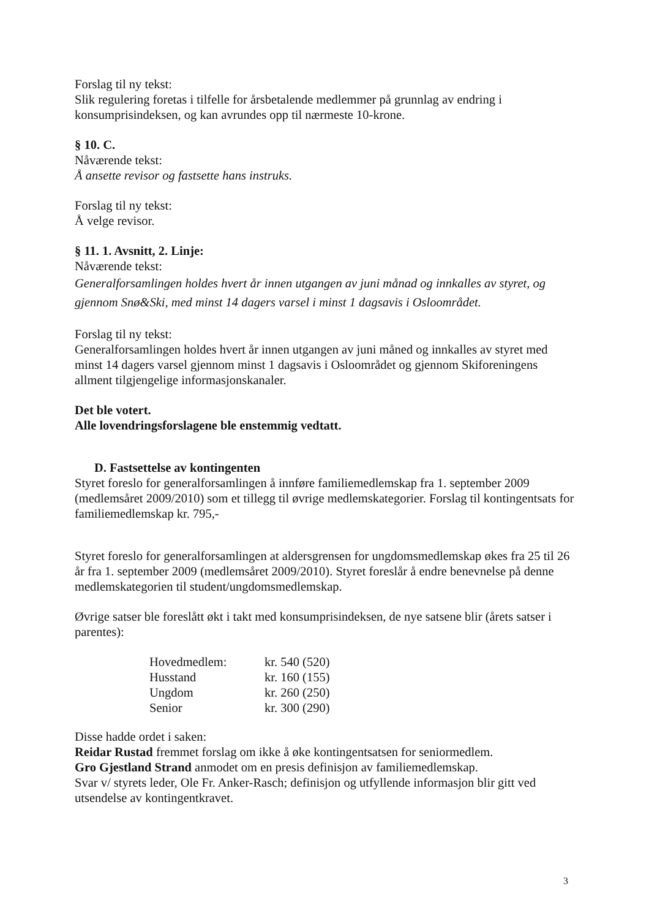Forslag til ny tekst:
Slik regulering foretas i tilfelle for årsbetalende medlemmer på grunnlag av endring i konsumprisindeksen, og kan avrundes opp til nærmeste 10-krone.
§ 10. C.
Nåværende tekst:
Å ansette revisor og fastsette hans instruks.
Forslag til ny tekst:
Å velge revisor.
§ 11. 1. Avsnitt, 2. Linje:
Nåværende tekst:
Generalforsamlingen holdes hvert år innen utgangen av juni månad og innkalles av styret, og gjennom Snø&Ski, med minst 14 dagers varsel i minst 1 dagsavis i Osloområdet.
Forslag til ny tekst:
Generalforsamlingen holdes hvert år innen utgangen av juni måned og innkalles av styret med minst 14 dagers varsel gjennom minst 1 dagsavis i Osloområdet og gjennom Skiforeningens allment tilgjengelige informasjonskanaler.
Det ble votert.
Alle lovendringsforslagene ble enstemmig vedtatt.
D. Fastsettelse av kontingenten
Styret foreslo for generalforsamlingen å innføre familiemedlemskap fra 1. september 2009 (medlemsåret 2009/2010) som et tillegg til øvrige medlemskategorier. Forslag til kontingentsats for familiemedlemskap kr. 795,-
Styret foreslo for generalforsamlingen at aldersgrensen for ungdomsmedlemskap økes fra 25 til 26 år fra 1. september 2009 (medlemsåret 2009/2010). Styret foreslår å endre benevnelse på denne medlemskategorien til student/ungdomsmedlemskap.
Øvrige satser ble foreslått økt i takt med konsumprisindeksen, de nye satsene blir (årets satser i parentes):
| Hovedmedlem: | kr. 540 (520) |
| Husstand | kr. 160 (155) |
| Ungdom | kr. 260 (250) |
| Senior | kr. 300 (290) |
Disse hadde ordet i saken:
Reidar Rustad fremmet forslag om ikke å øke kontingentsatsen for seniormedlem.
Gro Gjestland Strand anmodet om en presis definisjon av familiemedlemskap.
Svar v/ styrets leder, Ole Fr. Anker-Rasch; definisjon og utfyllende informasjon blir gitt ved utsendelse av kontingentkravet.
3